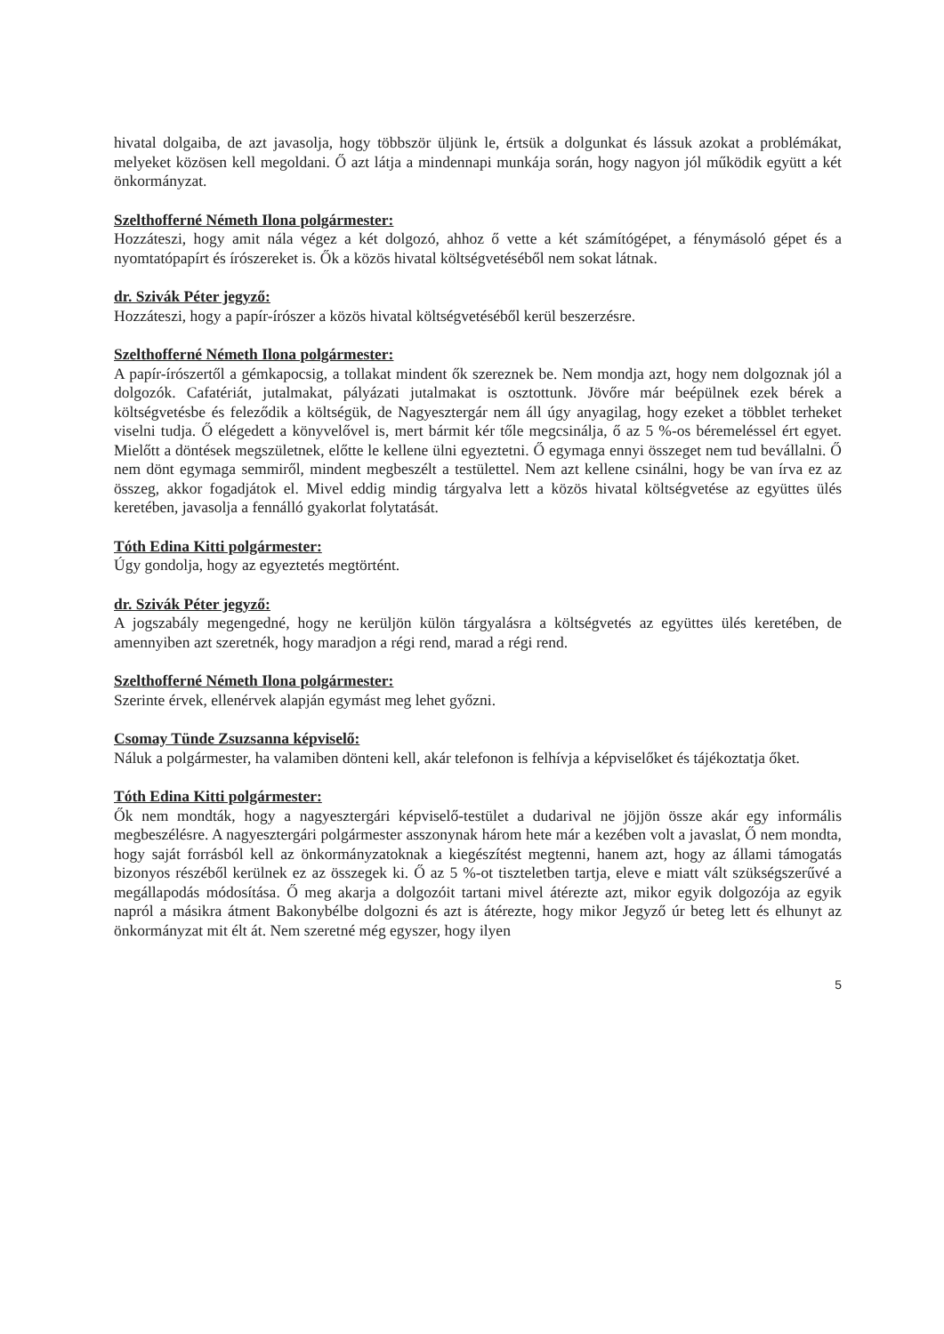hivatal dolgaiba, de azt javasolja, hogy többször üljünk le, értsük a dolgunkat és lássuk azokat a problémákat, melyeket közösen kell megoldani. Ő azt látja a mindennapi munkája során, hogy nagyon jól működik együtt a két önkormányzat.
Szelthofferné Németh Ilona polgármester:
Hozzáteszi, hogy amit nála végez a két dolgozó, ahhoz ő vette a két számítógépet, a fénymásoló gépet és a nyomtatópapírt és írószereket is. Ők a közös hivatal költségvetéséből nem sokat látnak.
dr. Szivák Péter jegyző:
Hozzáteszi, hogy a papír-írószer a közös hivatal költségvetéséből kerül beszerzésre.
Szelthofferné Németh Ilona polgármester:
A papír-írószertől a gémkapocsig, a tollakat mindent ők szereznek be. Nem mondja azt, hogy nem dolgoznak jól a dolgozók. Cafatériát, jutalmakat, pályázati jutalmakat is osztottunk. Jövőre már beépülnek ezek bérek a költségvetésbe és feleződik a költségük, de Nagyesztergár nem áll úgy anyagilag, hogy ezeket a többlet terheket viselni tudja. Ő elégedett a könyvelővel is, mert bármit kér tőle megcsinálja, ő az 5 %-os béremeléssel ért egyet. Mielőtt a döntések megszületnek, előtte le kellene ülni egyeztetni. Ő egymaga ennyi összeget nem tud bevállalni. Ő nem dönt egymaga semmiről, mindent megbeszélt a testülettel. Nem azt kellene csinálni, hogy be van írva ez az összeg, akkor fogadjátok el. Mivel eddig mindig tárgyalva lett a közös hivatal költségvetése az együttes ülés keretében, javasolja a fennálló gyakorlat folytatását.
Tóth Edina Kitti polgármester:
Úgy gondolja, hogy az egyeztetés megtörtént.
dr. Szivák Péter jegyző:
A jogszabály megengedné, hogy ne kerüljön külön tárgyalásra a költségvetés az együttes ülés keretében, de amennyiben azt szeretnék, hogy maradjon a régi rend, marad a régi rend.
Szelthofferné Németh Ilona polgármester:
Szerinte érvek, ellenérvek alapján egymást meg lehet győzni.
Csomay Tünde Zsuzsanna képviselő:
Náluk a polgármester, ha valamiben dönteni kell, akár telefonon is felhívja a képviselőket és tájékoztatja őket.
Tóth Edina Kitti polgármester:
Ők nem mondták, hogy a nagyesztergári képviselő-testület a dudarival ne jöjjön össze akár egy informális megbeszélésre. A nagyesztergári polgármester asszonynak három hete már a kezében volt a javaslat, Ő nem mondta, hogy saját forrásból kell az önkormányzatoknak a kiegészítést megtenni, hanem azt, hogy az állami támogatás bizonyos részéből kerülnek ez az összegek ki. Ő az 5 %-ot tiszteletben tartja, eleve e miatt vált szükségszerűvé a megállapodás módosítása. Ő meg akarja a dolgozóit tartani mivel átérezte azt, mikor egyik dolgozója az egyik napról a másikra átment Bakonybélbe dolgozni és azt is átérezte, hogy mikor Jegyző úr beteg lett és elhunyt az önkormányzat mit élt át. Nem szeretné még egyszer, hogy ilyen
5